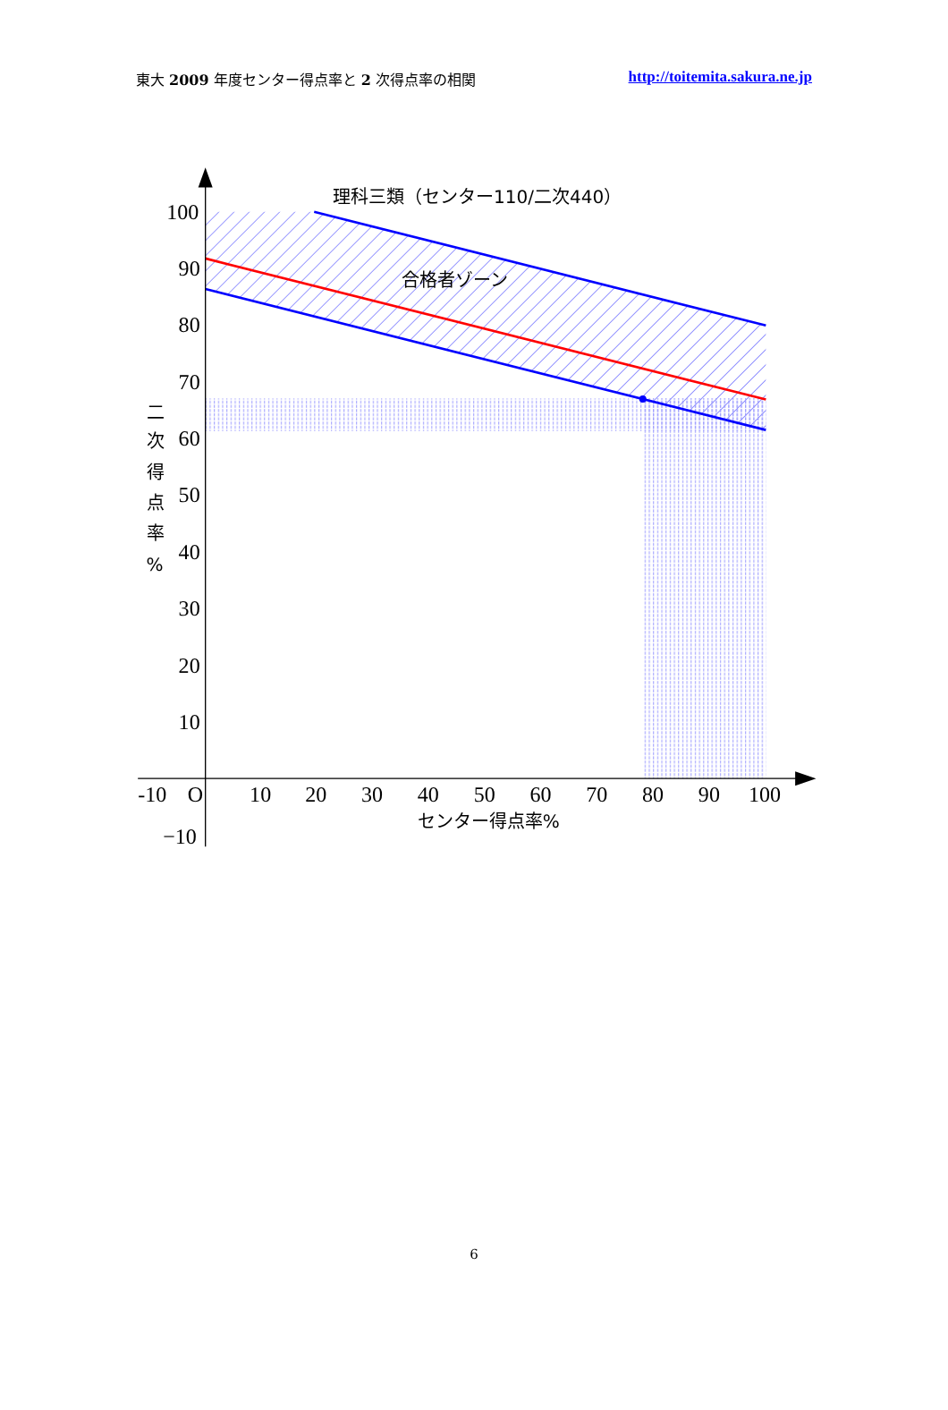東大 2009 年度センター得点率と 2 次得点率の相関 http://toitemita.sakura.ne.jp
100
90
80
70
60
50
40
30
20
10
-10
O
10
20
30
40
50
60
70
80
90
100
−10
理科三類（センター110/二次440）
合格者ゾーン
センター得点率%
二
次
得
点
率
%
6